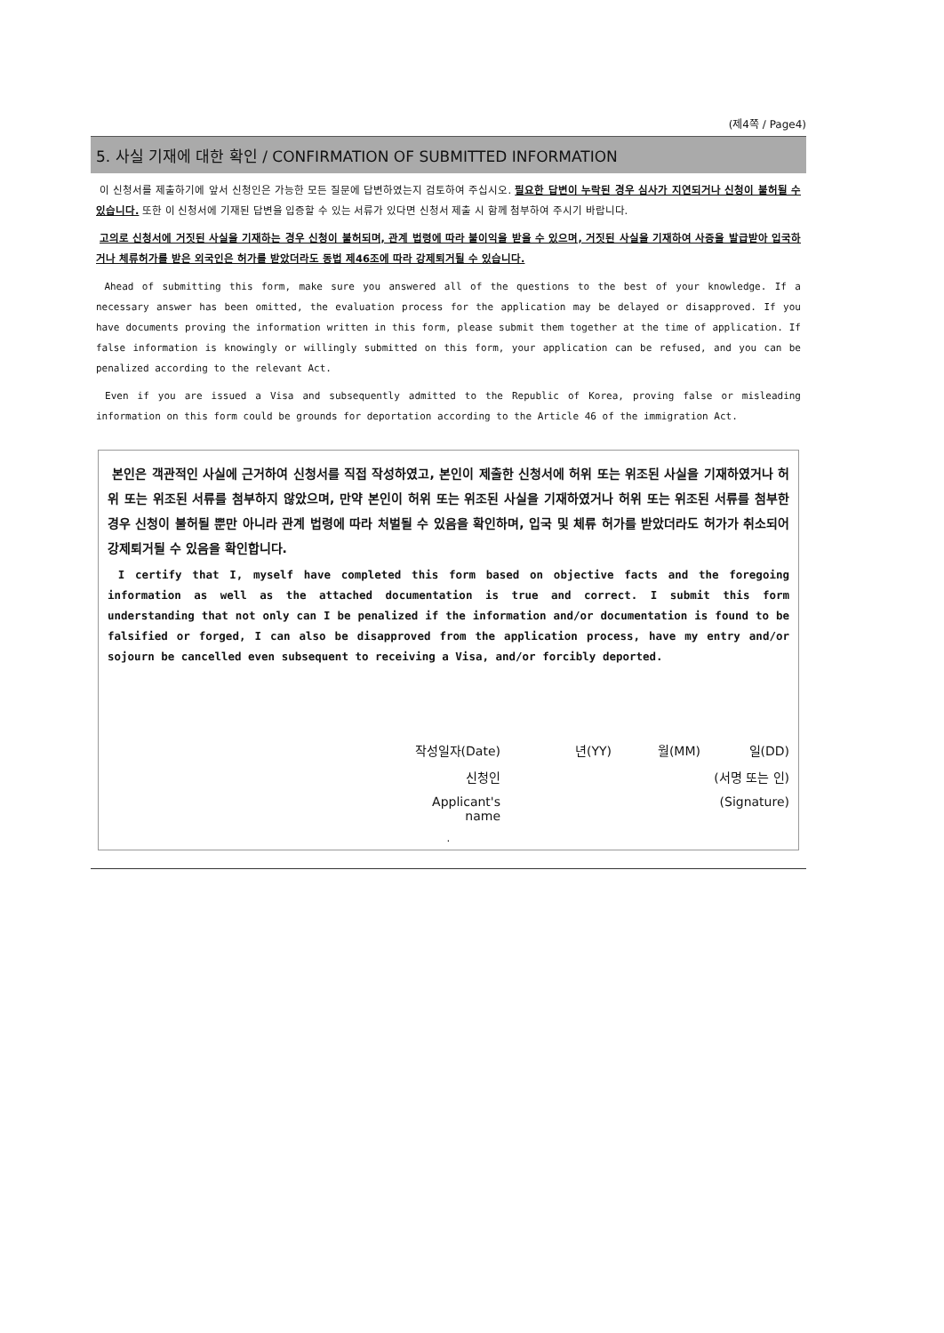(제4쪽 / Page4)
5. 사실 기재에 대한 확인 / CONFIRMATION OF SUBMITTED INFORMATION
이 신청서를 제출하기에 앞서 신청인은 가능한 모든 질문에 답변하였는지 검토하여 주십시오. 필요한 답변이 누락된 경우 심사가 지연되거나 신청이 불허될 수 있습니다. 또한 이 신청서에 기재된 답변을 입증할 수 있는 서류가 있다면 신청서 제출 시 함께 첨부하여 주시기 바랍니다.
고의로 신청서에 거짓된 사실을 기재하는 경우 신청이 불허되며, 관계 법령에 따라 불이익을 받을 수 있으며, 거짓된 사실을 기재하여 사증을 발급받아 입국하거나 체류허가를 받은 외국인은 허가를 받았더라도 동법 제46조에 따라 강제퇴거될 수 있습니다.
Ahead of submitting this form, make sure you answered all of the questions to the best of your knowledge. If a necessary answer has been omitted, the evaluation process for the application may be delayed or disapproved. If you have documents proving the information written in this form, please submit them together at the time of application. If false information is knowingly or willingly submitted on this form, your application can be refused, and you can be penalized according to the relevant Act.
Even if you are issued a Visa and subsequently admitted to the Republic of Korea, proving false or misleading information on this form could be grounds for deportation according to the Article 46 of the immigration Act.
본인은 객관적인 사실에 근거하여 신청서를 직접 작성하였고, 본인이 제출한 신청서에 허위 또는 위조된 사실을 기재하였거나 허위 또는 위조된 서류를 첨부하지 않았으며, 만약 본인이 허위 또는 위조된 사실을 기재하였거나 허위 또는 위조된 서류를 첨부한 경우 신청이 불허될 뿐만 아니라 관계 법령에 따라 처벌될 수 있음을 확인하며, 입국 및 체류 허가를 받았더라도 허가가 취소되어 강제퇴거될 수 있음을 확인합니다.
I certify that I, myself have completed this form based on objective facts and the foregoing information as well as the attached documentation is true and correct. I submit this form understanding that not only can I be penalized if the information and/or documentation is found to be falsified or forged, I can also be disapproved from the application process, have my entry and/or sojourn be cancelled even subsequent to receiving a Visa, and/or forcibly deported.
작성일자(Date) 년(YY) 월(MM) 일(DD)
신청인 (서명 또는 인)
Applicant's name (Signature)
.